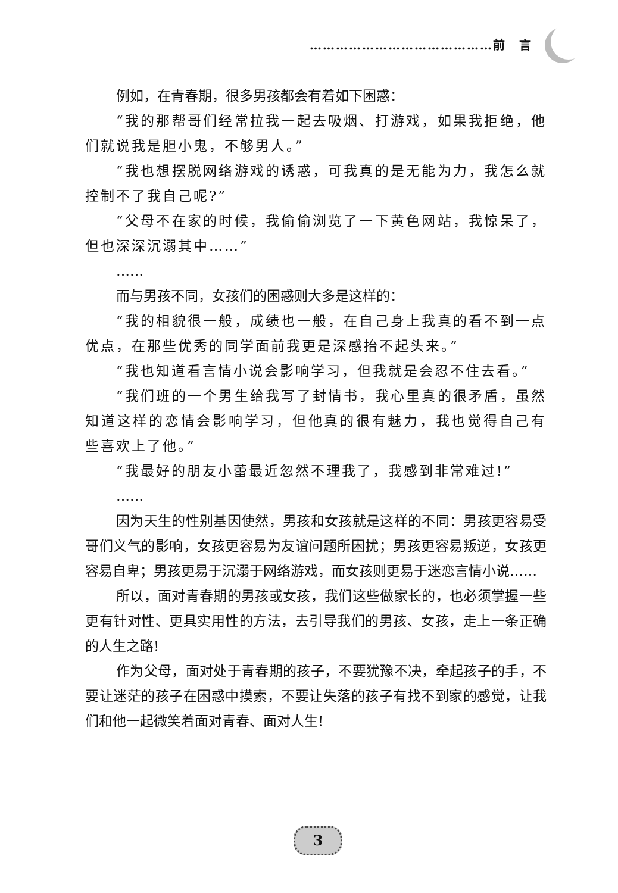……………………………………前　言
例如，在青春期，很多男孩都会有着如下困惑：
“我的那帮哥们经常拉我一起去吸烟、打游戏，如果我拒绝，他们就说我是胆小鬼，不够男人。”
“我也想摆脱网络游戏的诱惑，可我真的是无能为力，我怎么就控制不了我自己呢?”
“父母不在家的时候，我偷偷浏览了一下黄色网站，我惊呆了，但也深深沉溺其中……”
……
而与男孩不同，女孩们的困惑则大多是这样的：
“我的相貌很一般，成绩也一般，在自己身上我真的看不到一点优点，在那些优秀的同学面前我更是深感抬不起头来。”
“我也知道看言情小说会影响学习，但我就是会忍不住去看。”
“我们班的一个男生给我写了封情书，我心里真的很矛盾，虽然知道这样的恋情会影响学习，但他真的很有魅力，我也觉得自己有些喜欢上了他。”
“我最好的朋友小蕾最近忽然不理我了，我感到非常难过!”
……
因为天生的性别基因使然，男孩和女孩就是这样的不同：男孩更容易受哥们义气的影响，女孩更容易为友谊问题所困扰；男孩更容易叛逆，女孩更容易自卑；男孩更易于沉溺于网络游戏，而女孩则更易于迷恋言情小说……
所以，面对青春期的男孩或女孩，我们这些做家长的，也必须掌握一些更有针对性、更具实用性的方法，去引导我们的男孩、女孩，走上一条正确的人生之路!
作为父母，面对处于青春期的孩子，不要犹豫不决，牵起孩子的手，不要让迷茫的孩子在困惑中摸索，不要让失落的孩子有找不到家的感觉，让我们和他一起微笑着面对青春、面对人生!
3